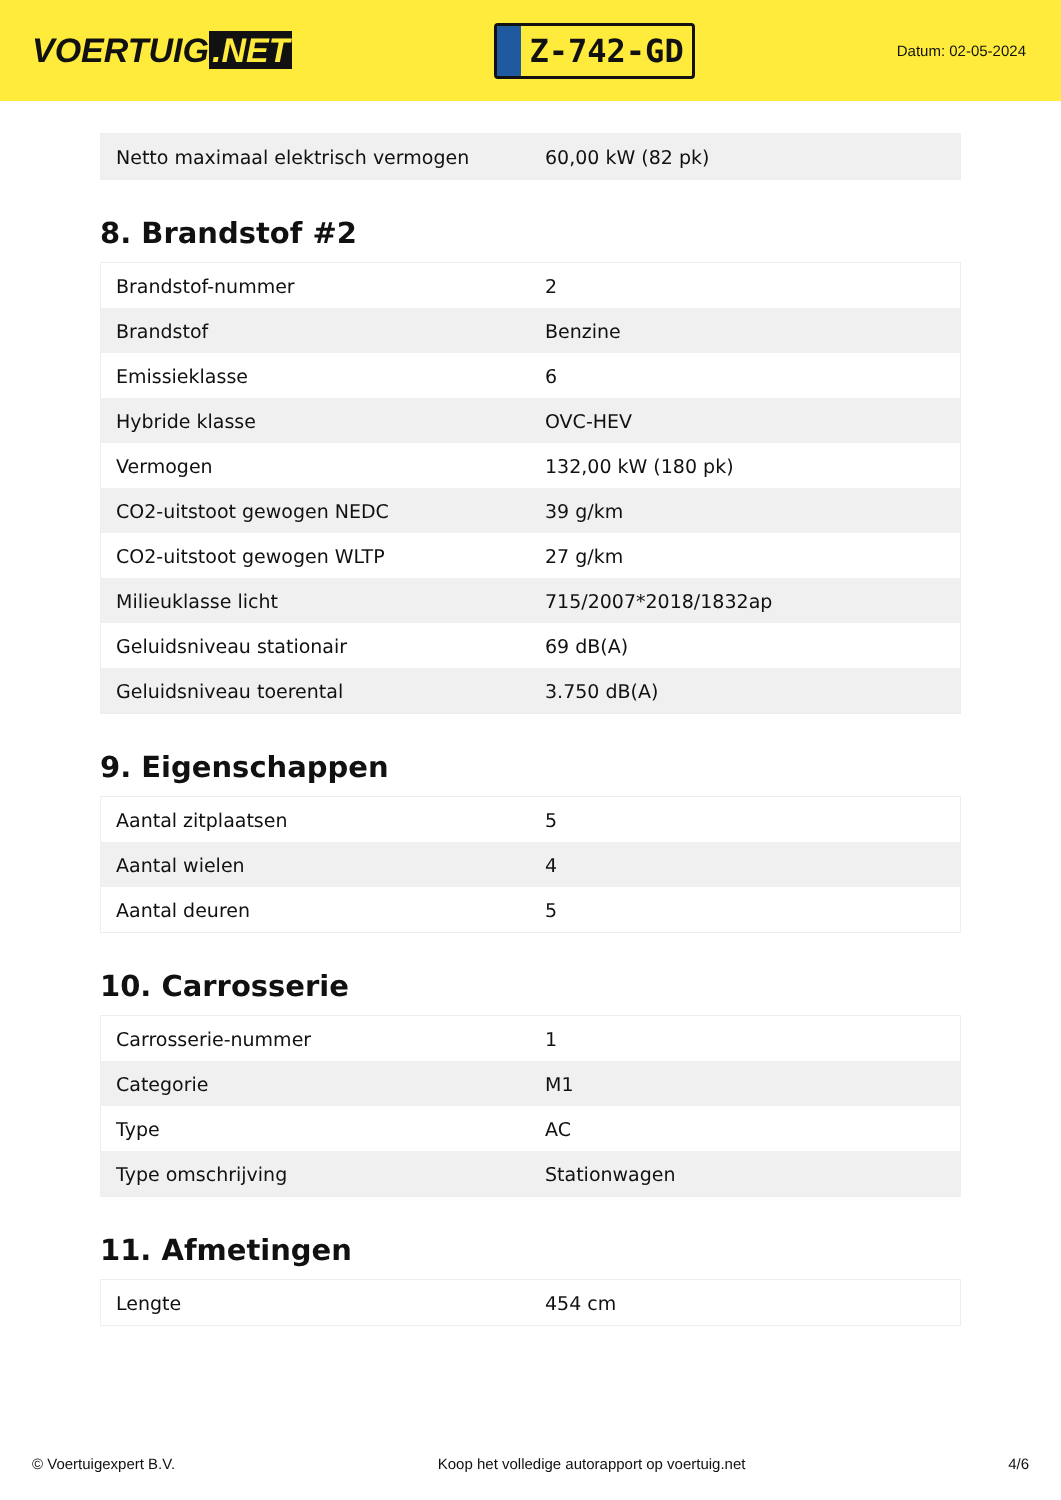VOERTUIG.NET
Z-742-GD
Datum: 02-05-2024
| Netto maximaal elektrisch vermogen | 60,00 kW (82 pk) |
8. Brandstof #2
| Brandstof-nummer | 2 |
| Brandstof | Benzine |
| Emissieklasse | 6 |
| Hybride klasse | OVC-HEV |
| Vermogen | 132,00 kW (180 pk) |
| CO2-uitstoot gewogen NEDC | 39 g/km |
| CO2-uitstoot gewogen WLTP | 27 g/km |
| Milieuklasse licht | 715/2007*2018/1832ap |
| Geluidsniveau stationair | 69 dB(A) |
| Geluidsniveau toerental | 3.750 dB(A) |
9. Eigenschappen
| Aantal zitplaatsen | 5 |
| Aantal wielen | 4 |
| Aantal deuren | 5 |
10. Carrosserie
| Carrosserie-nummer | 1 |
| Categorie | M1 |
| Type | AC |
| Type omschrijving | Stationwagen |
11. Afmetingen
| Lengte | 454 cm |
© Voertuigexpert B.V. Koop het volledige autorapport op voertuig.net 4/6